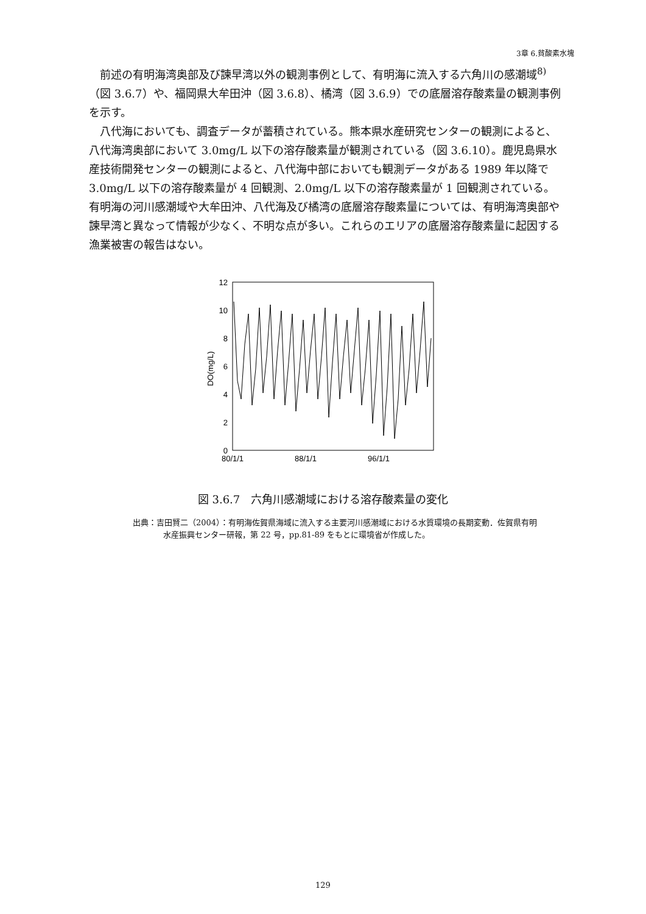3章 6.貧酸素水塊
前述の有明海湾奥部及び諫早湾以外の観測事例として、有明海に流入する六角川の感潮域<sup>8)</sup>（図 3.6.7）や、福岡県大牟田沖（図 3.6.8）、橘湾（図 3.6.9）での底層溶存酸素量の観測事例を示す。
八代海においても、調査データが蓄積されている。熊本県水産研究センターの観測によると、八代海湾奥部において 3.0mg/L 以下の溶存酸素量が観測されている（図 3.6.10）。鹿児島県水産技術開発センターの観測によると、八代海中部においても観測データがある 1989 年以降で 3.0mg/L 以下の溶存酸素量が 4 回観測、2.0mg/L 以下の溶存酸素量が 1 回観測されている。有明海の河川感潮域や大牟田沖、八代海及び橘湾の底層溶存酸素量については、有明海湾奥部や諫早湾と異なって情報が少なく、不明な点が多い。これらのエリアの底層溶存酸素量に起因する漁業被害の報告はない。
12
10
8
6
4
2
0
80/1/1
88/1/1
96/1/1
DO(mg/L)
図 3.6.7　六角川感潮域における溶存酸素量の変化
出典：吉田賢二（2004）：有明海佐賀県海域に流入する主要河川感潮域における水質環境の長期変動．佐賀県有明水産振興センター研報，第 22 号，pp.81-89 をもとに環境省が作成した。
129